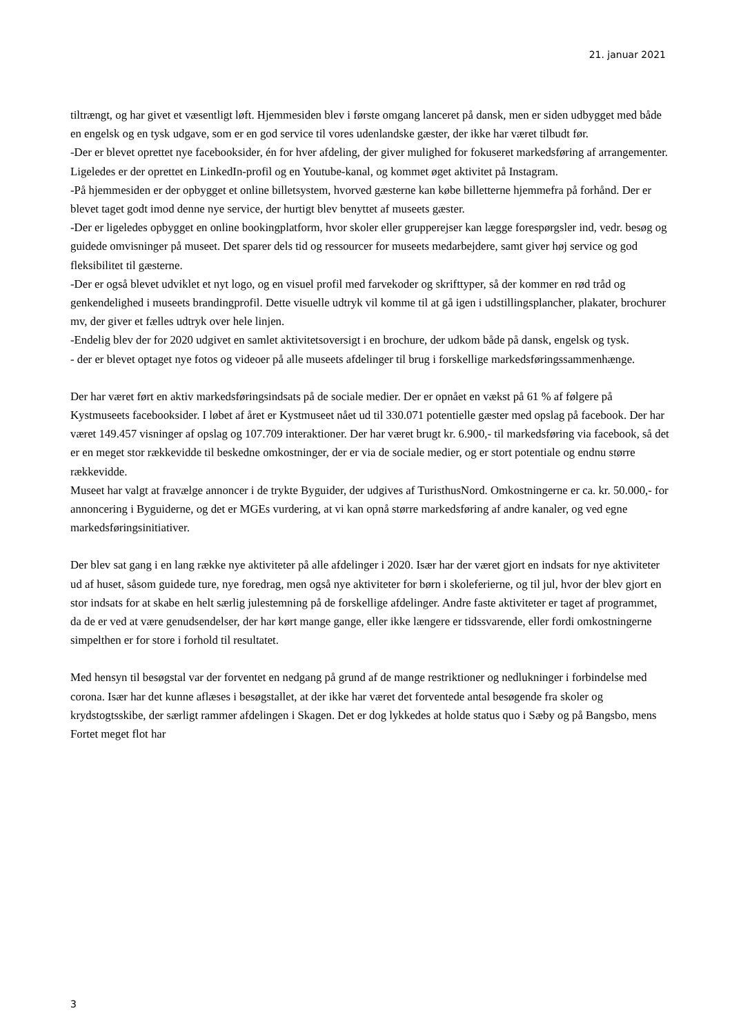21. januar 2021
tiltrængt, og har givet et væsentligt løft. Hjemmesiden blev i første omgang lanceret på dansk, men er siden udbygget med både en engelsk og en tysk udgave, som er en god service til vores udenlandske gæster, der ikke har været tilbudt før.
-Der er blevet oprettet nye facebooksider, én for hver afdeling, der giver mulighed for fokuseret markedsføring af arrangementer. Ligeledes er der oprettet en LinkedIn-profil og en Youtube-kanal, og kommet øget aktivitet på Instagram.
-På hjemmesiden er der opbygget et online billetsystem, hvorved gæsterne kan købe billetterne hjemmefra på forhånd. Der er blevet taget godt imod denne nye service, der hurtigt blev benyttet af museets gæster.
-Der er ligeledes opbygget en online bookingplatform, hvor skoler eller grupperejser kan lægge forespørgsler ind, vedr. besøg og guidede omvisninger på museet. Det sparer dels tid og ressourcer for museets medarbejdere, samt giver høj service og god fleksibilitet til gæsterne.
-Der er også blevet udviklet et nyt logo, og en visuel profil med farvekoder og skrifttyper, så der kommer en rød tråd og genkendelighed i museets brandingprofil. Dette visuelle udtryk vil komme til at gå igen i udstillingsplancher, plakater, brochurer mv, der giver et fælles udtryk over hele linjen.
-Endelig blev der for 2020 udgivet en samlet aktivitetsoversigt i en brochure, der udkom både på dansk, engelsk og tysk.
- der er blevet optaget nye fotos og videoer på alle museets afdelinger til brug i forskellige markedsføringssammenhænge.
Der har været ført en aktiv markedsføringsindsats på de sociale medier. Der er opnået en vækst på 61 % af følgere på Kystmuseets facebooksider. I løbet af året er Kystmuseet nået ud til 330.071 potentielle gæster med opslag på facebook. Der har været 149.457 visninger af opslag og 107.709 interaktioner. Der har været brugt kr. 6.900,- til markedsføring via facebook, så det er en meget stor rækkevidde til beskedne omkostninger, der er via de sociale medier, og er stort potentiale og endnu større rækkevidde.
Museet har valgt at fravælge annoncer i de trykte Byguider, der udgives af TuristhusNord. Omkostningerne er ca. kr. 50.000,- for annoncering i Byguiderne, og det er MGEs vurdering, at vi kan opnå større markedsføring af andre kanaler, og ved egne markedsføringsinitiativer.
Der blev sat gang i en lang række nye aktiviteter på alle afdelinger i 2020. Især har der været gjort en indsats for nye aktiviteter ud af huset, såsom guidede ture, nye foredrag, men også nye aktiviteter for børn i skoleferierne, og til jul, hvor der blev gjort en stor indsats for at skabe en helt særlig julestemning på de forskellige afdelinger. Andre faste aktiviteter er taget af programmet, da de er ved at være genudsendelser, der har kørt mange gange, eller ikke længere er tidssvarende, eller fordi omkostningerne simpelthen er for store i forhold til resultatet.
Med hensyn til besøgstal var der forventet en nedgang på grund af de mange restriktioner og nedlukninger i forbindelse med corona. Især har det kunne aflæses i besøgstallet, at der ikke har været det forventede antal besøgende fra skoler og krydstogtsskibe, der særligt rammer afdelingen i Skagen. Det er dog lykkedes at holde status quo i Sæby og på Bangsbo, mens Fortet meget flot har
3